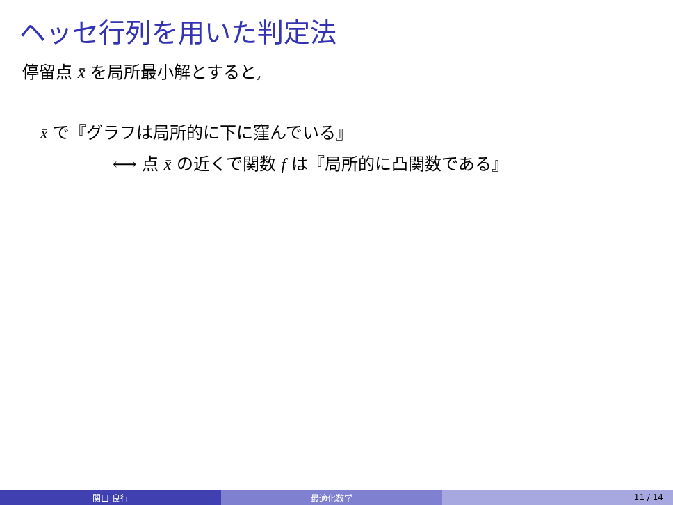ヘッセ行列を用いた判定法
停留点 x̄ を局所最小解とすると,
x̄ で『グラフは局所的に下に窪んでいる』
⟷ 点 x̄ の近くで関数 f は『局所的に凸関数である』
関口 良行 最適化数学 11 / 14